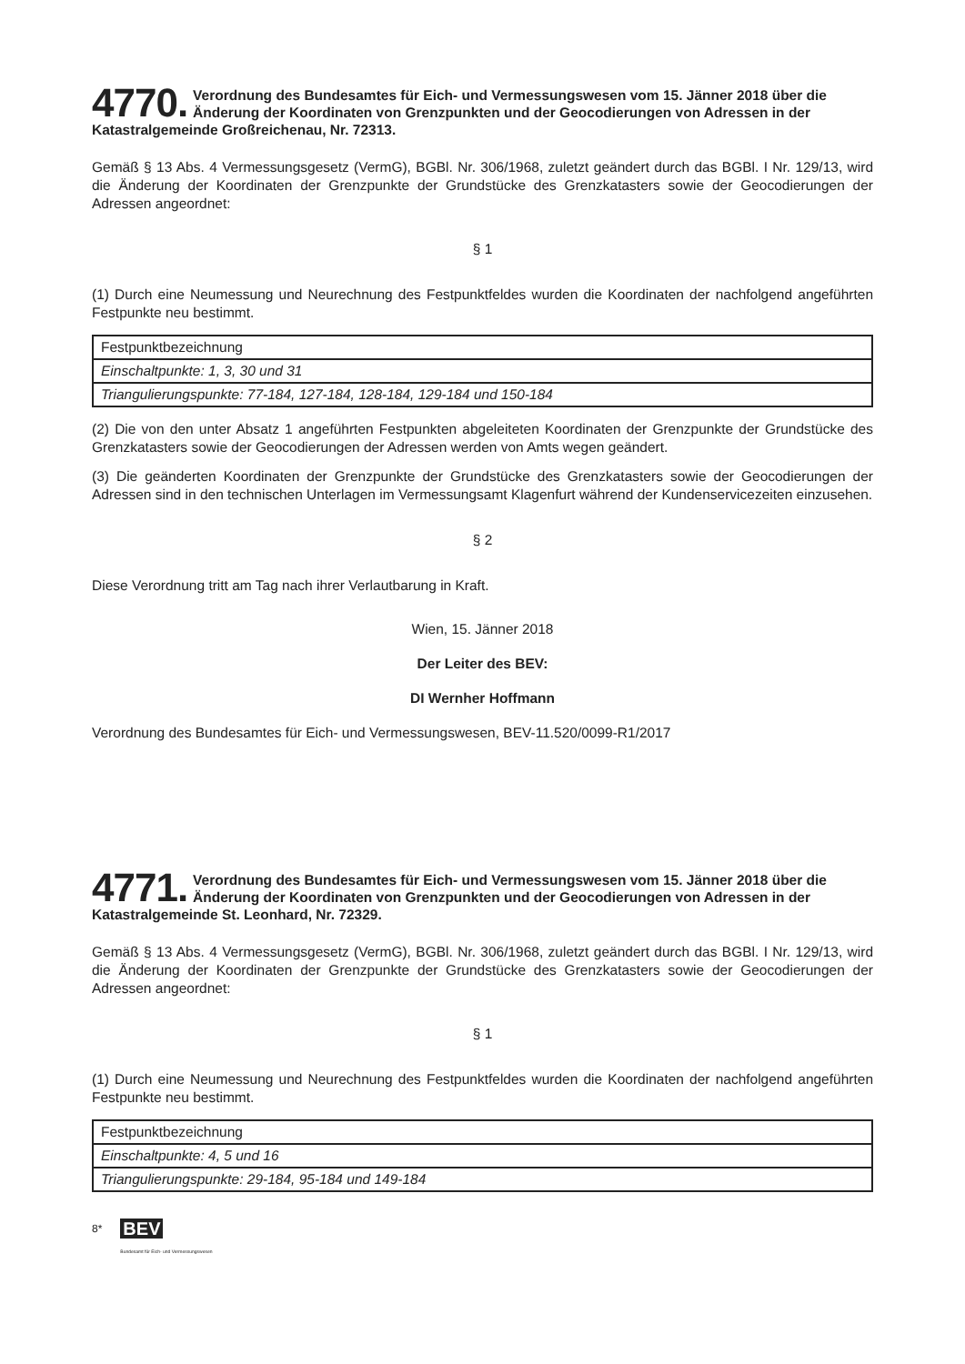4770. Verordnung des Bundesamtes für Eich- und Vermessungswesen vom 15. Jänner 2018 über die Änderung der Koordinaten von Grenzpunkten und der Geocodierungen von Adressen in der Katastralgemeinde Großreichenau, Nr. 72313.
Gemäß § 13 Abs. 4 Vermessungsgesetz (VermG), BGBl. Nr. 306/1968, zuletzt geändert durch das BGBl. I Nr. 129/13, wird die Änderung der Koordinaten der Grenzpunkte der Grundstücke des Grenzkatasters sowie der Geocodierungen der Adressen angeordnet:
§ 1
(1) Durch eine Neumessung und Neurechnung des Festpunktfeldes wurden die Koordinaten der nachfolgend angeführten Festpunkte neu bestimmt.
| Festpunktbezeichnung |
| Einschaltpunkte: 1, 3, 30 und 31 |
| Triangulierungspunkte: 77-184, 127-184, 128-184, 129-184 und 150-184 |
(2) Die von den unter Absatz 1 angeführten Festpunkten abgeleiteten Koordinaten der Grenzpunkte der Grundstücke des Grenzkatasters sowie der Geocodierungen der Adressen werden von Amts wegen geändert.
(3) Die geänderten Koordinaten der Grenzpunkte der Grundstücke des Grenzkatasters sowie der Geocodierungen der Adressen sind in den technischen Unterlagen im Vermessungsamt Klagenfurt während der Kundenservicezeiten einzusehen.
§ 2
Diese Verordnung tritt am Tag nach ihrer Verlautbarung in Kraft.
Wien, 15. Jänner 2018
Der Leiter des BEV:
DI Wernher Hoffmann
Verordnung des Bundesamtes für Eich- und Vermessungswesen, BEV-11.520/0099-R1/2017
4771. Verordnung des Bundesamtes für Eich- und Vermessungswesen vom 15. Jänner 2018 über die Änderung der Koordinaten von Grenzpunkten und der Geocodierungen von Adressen in der Katastralgemeinde St. Leonhard, Nr. 72329.
Gemäß § 13 Abs. 4 Vermessungsgesetz (VermG), BGBl. Nr. 306/1968, zuletzt geändert durch das BGBl. I Nr. 129/13, wird die Änderung der Koordinaten der Grenzpunkte der Grundstücke des Grenzkatasters sowie der Geocodierungen der Adressen angeordnet:
§ 1
(1) Durch eine Neumessung und Neurechnung des Festpunktfeldes wurden die Koordinaten der nachfolgend angeführten Festpunkte neu bestimmt.
| Festpunktbezeichnung |
| Einschaltpunkte: 4, 5 und 16 |
| Triangulierungspunkte: 29-184, 95-184 und 149-184 |
8* BEV
Bundesamt für Eich- und Vermessungswesen